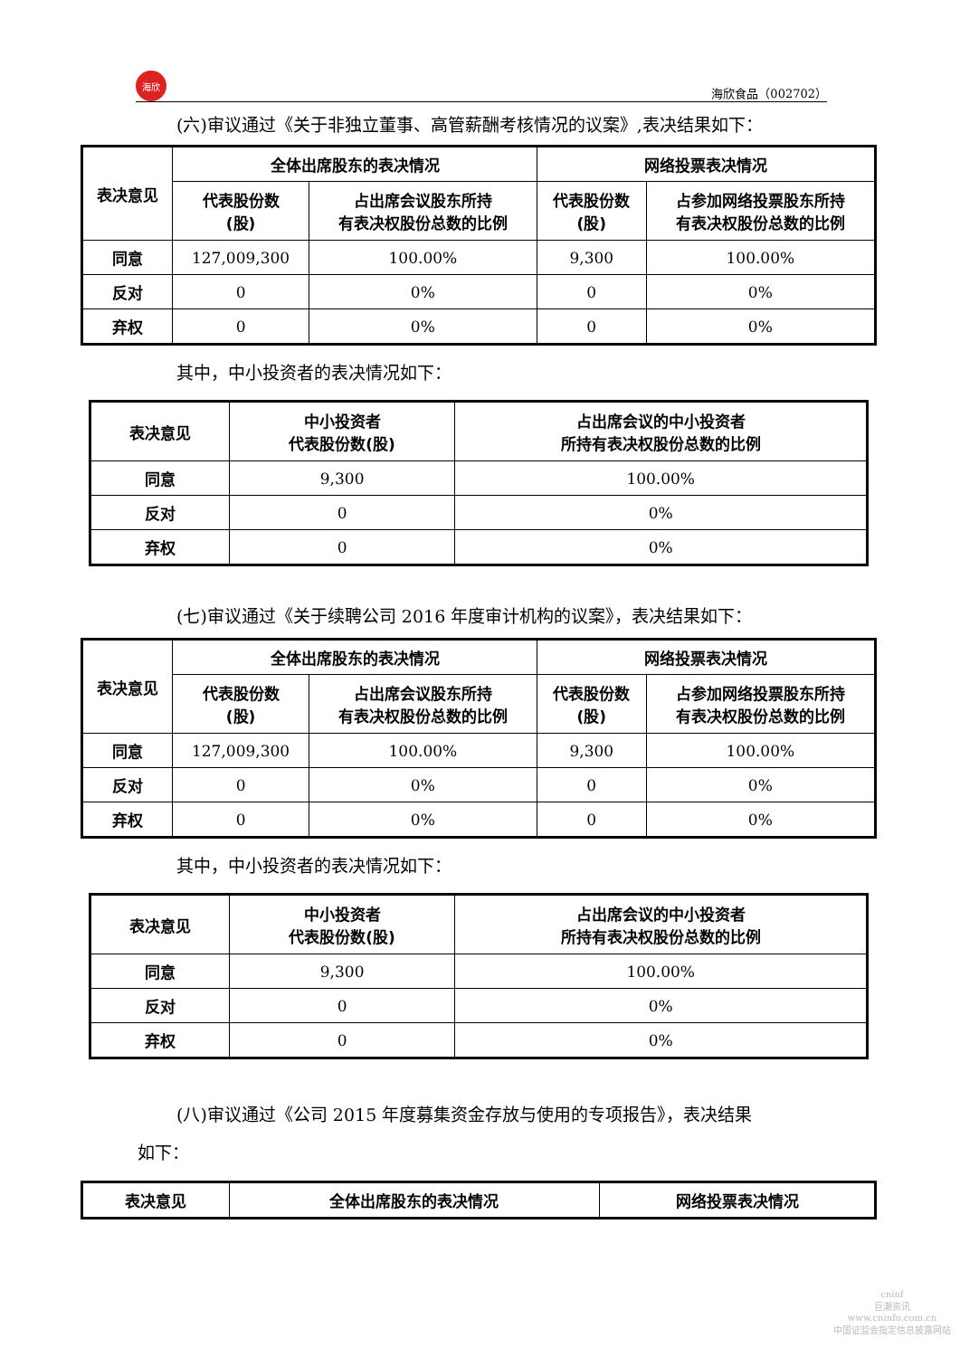海欣
海欣食品（002702）
(六)审议通过《关于非独立董事、高管薪酬考核情况的议案》,表决结果如下：
| 表决意见 | 全体出席股东的表决情况 | | 网络投票表决情况 | |
| --- | --- | --- | --- | --- |
| | 代表股份数 (股) | 占出席会议股东所持 有表决权股份总数的比例 | 代表股份数 (股) | 占参加网络投票股东所持 有表决权股份总数的比例 |
| 同意 | 127,009,300 | 100.00% | 9,300 | 100.00% |
| 反对 | 0 | 0% | 0 | 0% |
| 弃权 | 0 | 0% | 0 | 0% |
其中，中小投资者的表决情况如下：
| 表决意见 | 中小投资者 代表股份数(股) | 占出席会议的中小投资者 所持有表决权股份总数的比例 |
| --- | --- | --- |
| 同意 | 9,300 | 100.00% |
| 反对 | 0 | 0% |
| 弃权 | 0 | 0% |
(七)审议通过《关于续聘公司 2016 年度审计机构的议案》，表决结果如下：
| 表决意见 | 全体出席股东的表决情况 | | 网络投票表决情况 | |
| --- | --- | --- | --- | --- |
| | 代表股份数 (股) | 占出席会议股东所持 有表决权股份总数的比例 | 代表股份数 (股) | 占参加网络投票股东所持 有表决权股份总数的比例 |
| 同意 | 127,009,300 | 100.00% | 9,300 | 100.00% |
| 反对 | 0 | 0% | 0 | 0% |
| 弃权 | 0 | 0% | 0 | 0% |
其中，中小投资者的表决情况如下：
| 表决意见 | 中小投资者 代表股份数(股) | 占出席会议的中小投资者 所持有表决权股份总数的比例 |
| --- | --- | --- |
| 同意 | 9,300 | 100.00% |
| 反对 | 0 | 0% |
| 弃权 | 0 | 0% |
(八)审议通过《公司 2015 年度募集资金存放与使用的专项报告》，表决结果
如下：
| 表决意见 | 全体出席股东的表决情况 | 网络投票表决情况 |
| --- | --- | --- |
cninf
巨潮资讯
www.cninfo.com.cn
中国证监会指定信息披露网站